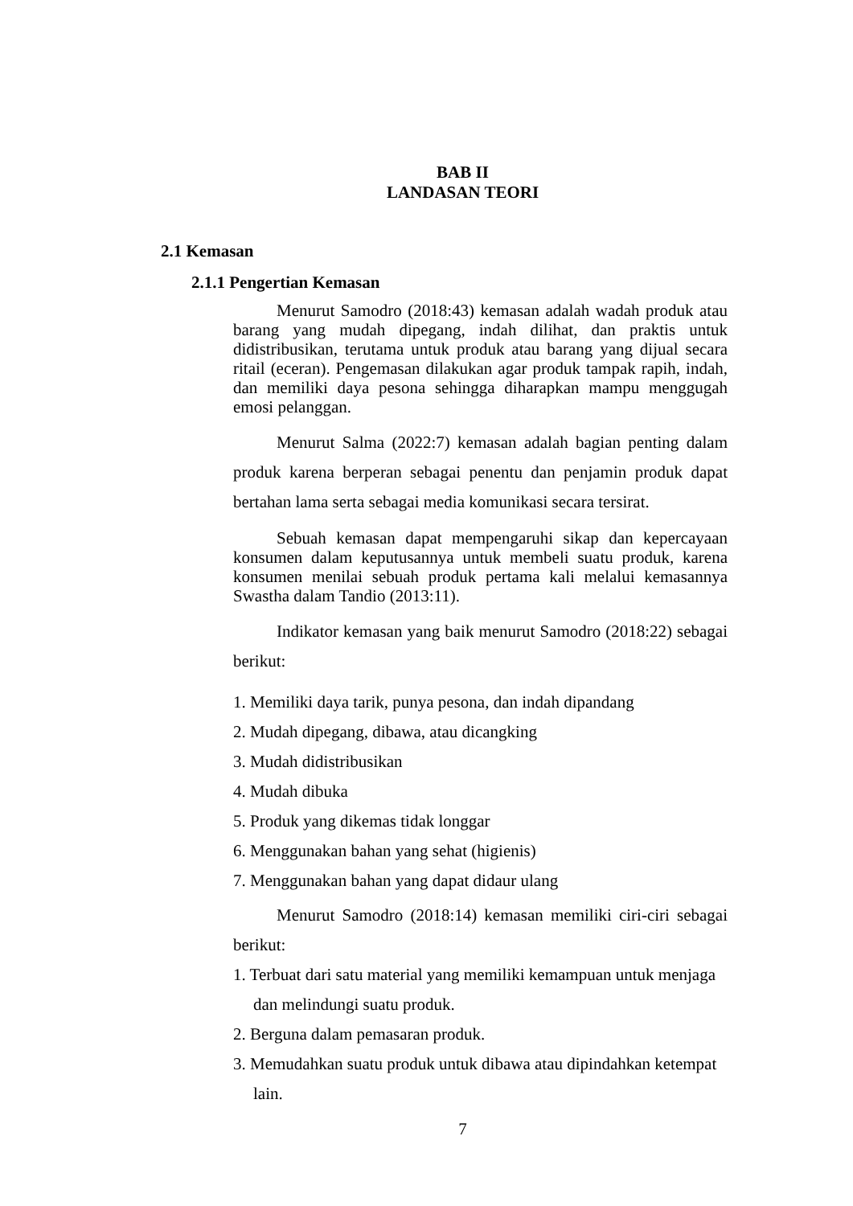BAB II
LANDASAN TEORI
2.1 Kemasan
2.1.1 Pengertian Kemasan
Menurut Samodro (2018:43) kemasan adalah wadah produk atau barang yang mudah dipegang, indah dilihat, dan praktis untuk didistribusikan, terutama untuk produk atau barang yang dijual secara ritail (eceran). Pengemasan dilakukan agar produk tampak rapih, indah, dan memiliki daya pesona sehingga diharapkan mampu menggugah emosi pelanggan.
Menurut Salma (2022:7) kemasan adalah bagian penting dalam produk karena berperan sebagai penentu dan penjamin produk dapat bertahan lama serta sebagai media komunikasi secara tersirat.
Sebuah kemasan dapat mempengaruhi sikap dan kepercayaan konsumen dalam keputusannya untuk membeli suatu produk, karena konsumen menilai sebuah produk pertama kali melalui kemasannya Swastha dalam Tandio (2013:11).
Indikator kemasan yang baik menurut Samodro (2018:22) sebagai berikut:
1. Memiliki daya tarik, punya pesona, dan indah dipandang
2. Mudah dipegang, dibawa, atau dicangking
3. Mudah didistribusikan
4. Mudah dibuka
5. Produk yang dikemas tidak longgar
6. Menggunakan bahan yang sehat (higienis)
7. Menggunakan bahan yang dapat didaur ulang
Menurut Samodro (2018:14) kemasan memiliki ciri-ciri sebagai berikut:
1. Terbuat dari satu material yang memiliki kemampuan untuk menjaga dan melindungi suatu produk.
2. Berguna dalam pemasaran produk.
3. Memudahkan suatu produk untuk dibawa atau dipindahkan ketempat lain.
7